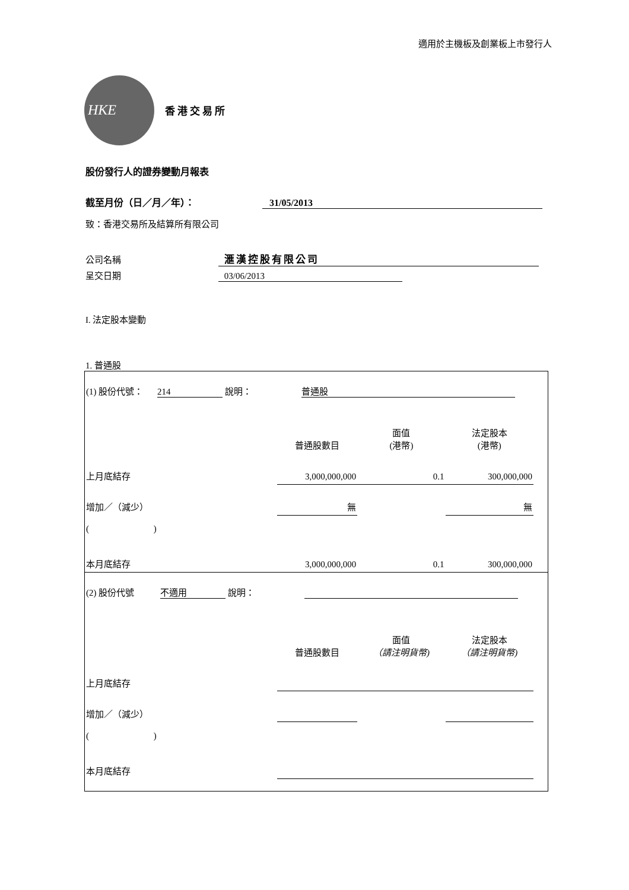適用於主機板及創業板上市發行人
HKE
香港交易所
股份發行人的證券變動月報表
截至月份（日／月／年）： 31/05/2013
致：香港交易所及結算所有限公司
公司名稱 滙漢控股有限公司
呈交日期 03/06/2013
I. 法定股本變動
1. 普通股
| (1) 股份代號： 214 說明： 普通股 | | | | |
| | 普通股數目 | 面值 (港幣) | 法定股本 (港幣) | |
| 上月底結存 | 3,000,000,000 | 0.1 | 300,000,000 | |
| 增加／（減少） | 無 | | 無 | |
| ( ) | | | | |
| 本月底結存 | 3,000,000,000 | 0.1 | 300,000,000 | |
| (2) 股份代號 不適用 說明： | | | | |
| | 普通股數目 | 面值 （請注明貨幣) | 法定股本 （請注明貨幣) | |
| 上月底結存 | | | | |
| 增加／（減少） | | | | |
| ( ) | | | | |
| 本月底結存 | | | | |